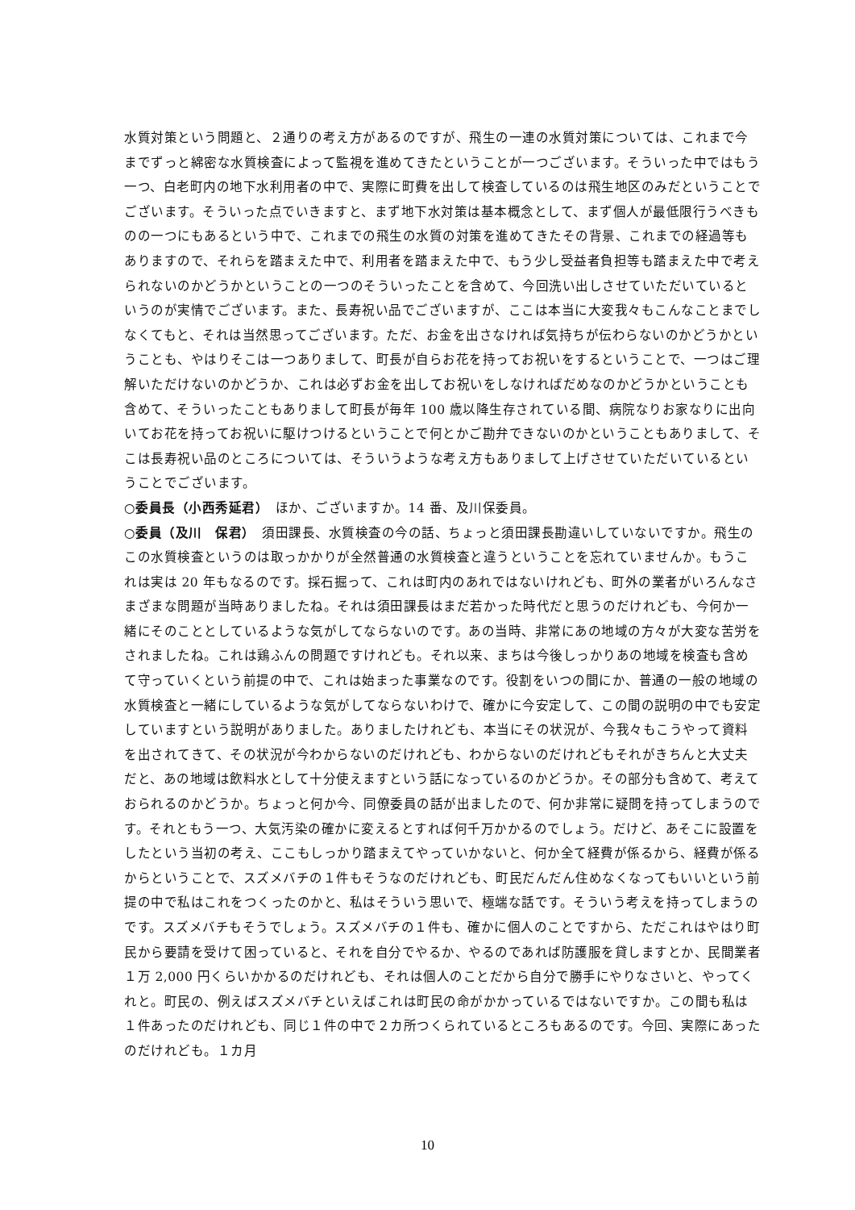水質対策という問題と、２通りの考え方があるのですが、飛生の一連の水質対策については、これまで今までずっと綿密な水質検査によって監視を進めてきたということが一つございます。そういった中ではもう一つ、白老町内の地下水利用者の中で、実際に町費を出して検査しているのは飛生地区のみだということでございます。そういった点でいきますと、まず地下水対策は基本概念として、まず個人が最低限行うべきものの一つにもあるという中で、これまでの飛生の水質の対策を進めてきたその背景、これまでの経過等もありますので、それらを踏まえた中で、利用者を踏まえた中で、もう少し受益者負担等も踏まえた中で考えられないのかどうかということの一つのそういったことを含めて、今回洗い出しさせていただいているというのが実情でございます。また、長寿祝い品でございますが、ここは本当に大変我々もこんなことまでしなくてもと、それは当然思ってございます。ただ、お金を出さなければ気持ちが伝わらないのかどうかということも、やはりそこは一つありまして、町長が自らお花を持ってお祝いをするということで、一つはご理解いただけないのかどうか、これは必ずお金を出してお祝いをしなければだめなのかどうかということも含めて、そういったこともありまして町長が毎年 100 歳以降生存されている間、病院なりお家なりに出向いてお花を持ってお祝いに駆けつけるということで何とかご勘弁できないのかということもありまして、そこは長寿祝い品のところについては、そういうような考え方もありまして上げさせていただいているということでございます。
○委員長（小西秀延君）　ほか、ございますか。14 番、及川保委員。
○委員（及川　保君）　須田課長、水質検査の今の話、ちょっと須田課長勘違いしていないですか。飛生のこの水質検査というのは取っかかりが全然普通の水質検査と違うということを忘れていませんか。もうこれは実は 20 年もなるのです。採石掘って、これは町内のあれではないけれども、町外の業者がいろんなさまざまな問題が当時ありましたね。それは須田課長はまだ若かった時代だと思うのだけれども、今何か一緒にそのこととしているような気がしてならないのです。あの当時、非常にあの地域の方々が大変な苦労をされましたね。これは鶏ふんの問題ですけれども。それ以来、まちは今後しっかりあの地域を検査も含めて守っていくという前提の中で、これは始まった事業なのです。役割をいつの間にか、普通の一般の地域の水質検査と一緒にしているような気がしてならないわけで、確かに今安定して、この間の説明の中でも安定していますという説明がありました。ありましたけれども、本当にその状況が、今我々もこうやって資料を出されてきて、その状況が今わからないのだけれども、わからないのだけれどもそれがきちんと大丈夫だと、あの地域は飲料水として十分使えますという話になっているのかどうか。その部分も含めて、考えておられるのかどうか。ちょっと何か今、同僚委員の話が出ましたので、何か非常に疑問を持ってしまうのです。それともう一つ、大気汚染の確かに変えるとすれば何千万かかるのでしょう。だけど、あそこに設置をしたという当初の考え、ここもしっかり踏まえてやっていかないと、何か全て経費が係るから、経費が係るからということで、スズメバチの１件もそうなのだけれども、町民だんだん住めなくなってもいいという前提の中で私はこれをつくったのかと、私はそういう思いで、極端な話です。そういう考えを持ってしまうのです。スズメバチもそうでしょう。スズメバチの１件も、確かに個人のことですから、ただこれはやはり町民から要請を受けて困っていると、それを自分でやるか、やるのであれば防護服を貸しますとか、民間業者１万 2,000 円くらいかかるのだけれども、それは個人のことだから自分で勝手にやりなさいと、やってくれと。町民の、例えばスズメバチといえばこれは町民の命がかかっているではないですか。この間も私は１件あったのだけれども、同じ１件の中で２カ所つくられているところもあるのです。今回、実際にあったのだけれども。１カ月
10